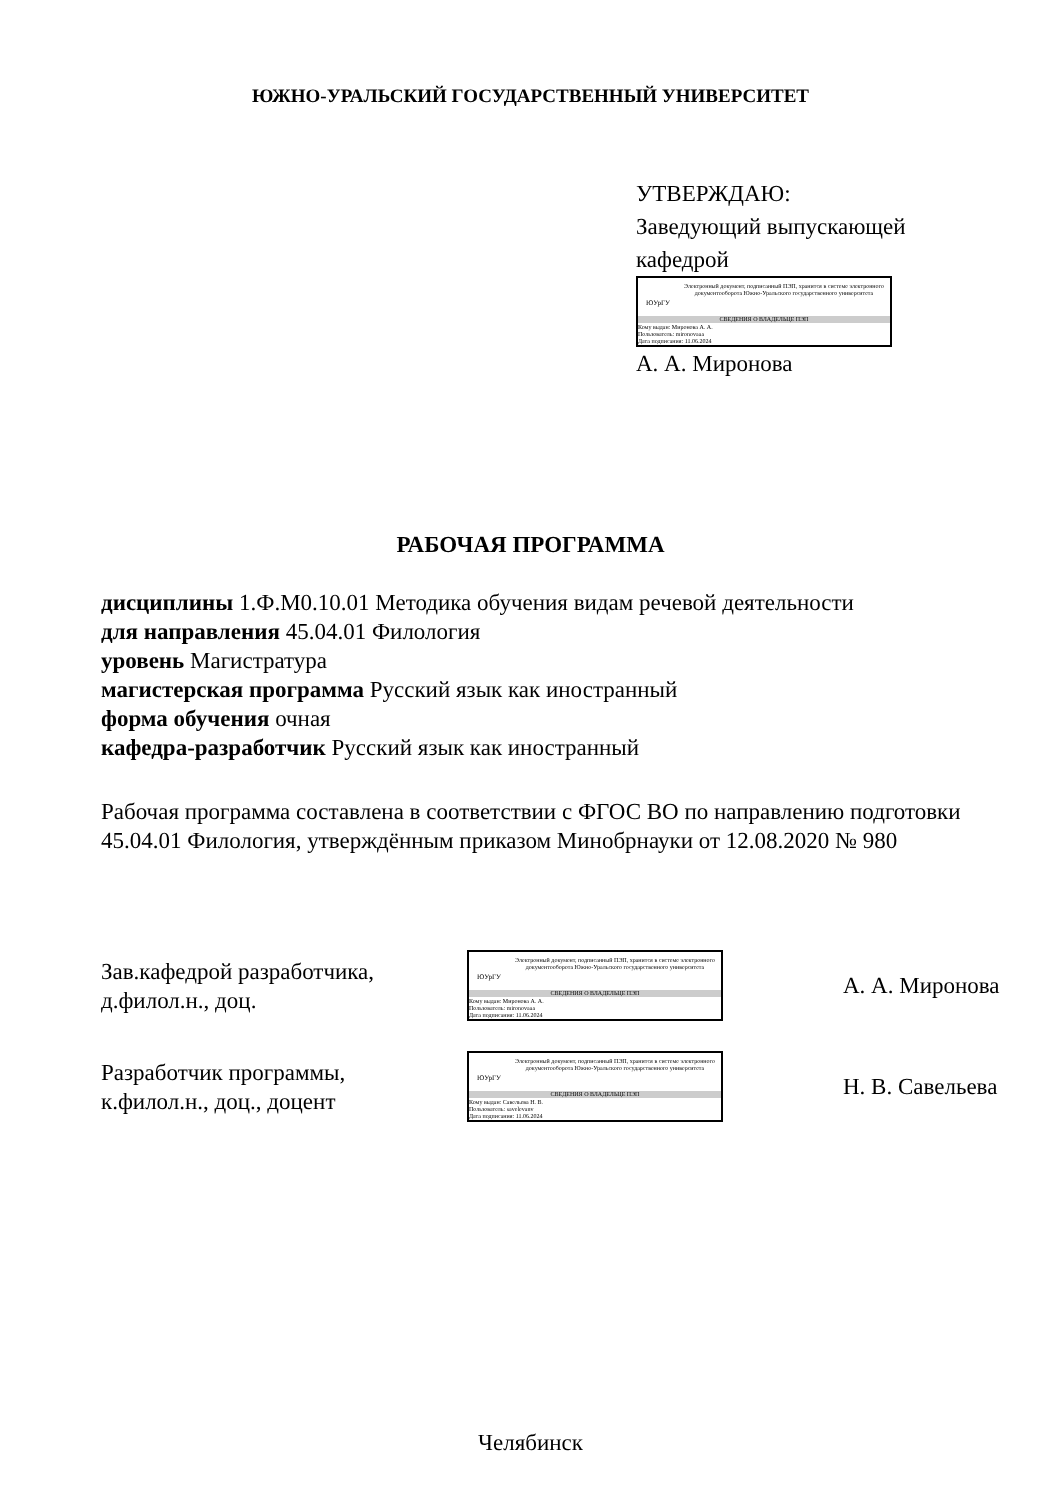ЮЖНО-УРАЛЬСКИЙ ГОСУДАРСТВЕННЫЙ УНИВЕРСИТЕТ
УТВЕРЖДАЮ:
Заведующий выпускающей
кафедрой
ЮУрГУ
Электронный документ, подписанный ПЭП, хранится в системе электронного документооборота Южно-Уральского государственного университета
СВЕДЕНИЯ О ВЛАДЕЛЬЦЕ ПЭП
Кому выдан: Миронова А. А.
Пользователь: mironovaaa
Дата подписания: 11.06.2024
А. А. Миронова
РАБОЧАЯ ПРОГРАММА
дисциплины 1.Ф.М0.10.01 Методика обучения видам речевой деятельности
для направления 45.04.01 Филология
уровень Магистратура
магистерская программа Русский язык как иностранный
форма обучения очная
кафедра-разработчик Русский язык как иностранный
Рабочая программа составлена в соответствии с ФГОС ВО по направлению подготовки 45.04.01 Филология, утверждённым приказом Минобрнауки от 12.08.2020 № 980
Зав.кафедрой разработчика,
д.филол.н., доц.
ЮУрГУ
Электронный документ, подписанный ПЭП, хранится в системе электронного документооборота Южно-Уральского государственного университета
СВЕДЕНИЯ О ВЛАДЕЛЬЦЕ ПЭП
Кому выдан: Миронова А. А.
Пользователь: mironovaaa
Дата подписания: 11.06.2024
А. А. Миронова
Разработчик программы,
к.филол.н., доц., доцент
ЮУрГУ
Электронный документ, подписанный ПЭП, хранится в системе электронного документооборота Южно-Уральского государственного университета
СВЕДЕНИЯ О ВЛАДЕЛЬЦЕ ПЭП
Кому выдан: Савельева Н. В.
Пользователь: savelevanv
Дата подписания: 11.06.2024
Н. В. Савельева
Челябинск